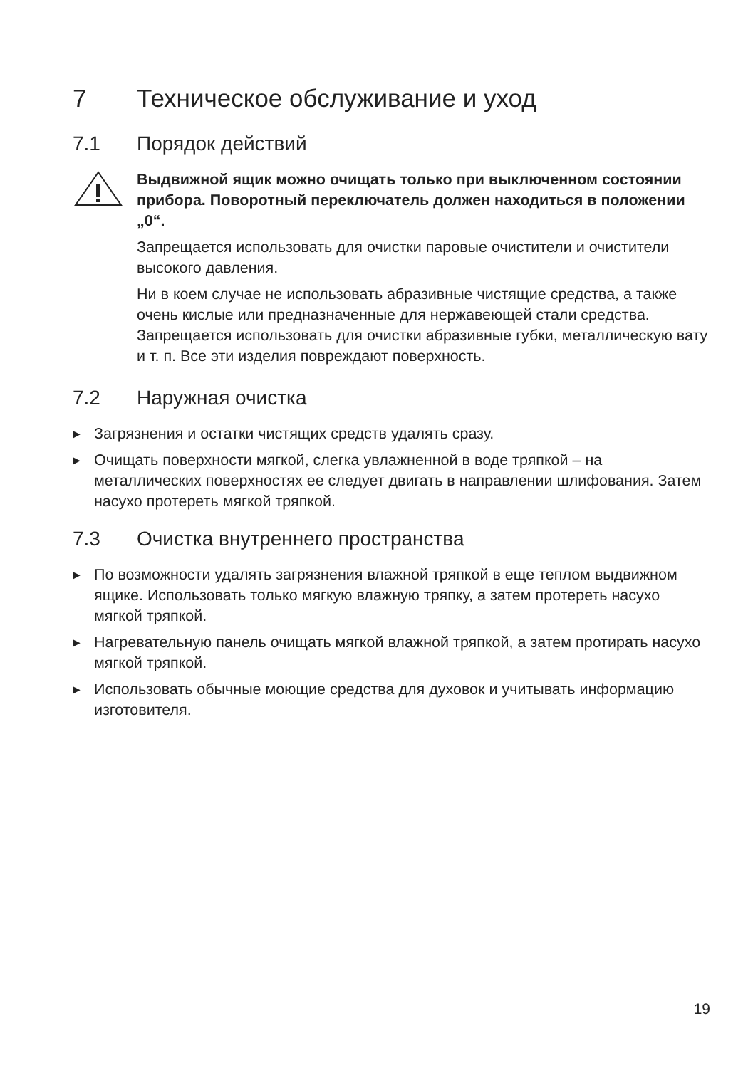7 Техническое обслуживание и уход
7.1 Порядок действий
Выдвижной ящик можно очищать только при выключенном состоянии прибора. Поворотный переключатель должен находиться в положении „0“.
Запрещается использовать для очистки паровые очистители и очистители высокого давления.
Ни в коем случае не использовать абразивные чистящие средства, а также очень кислые или предназначенные для нержавеющей стали средства. Запрещается использовать для очистки абразивные губки, металлическую вату и т. п. Все эти изделия повреждают поверхность.
7.2 Наружная очистка
▶ Загрязнения и остатки чистящих средств удалять сразу.
▶ Очищать поверхности мягкой, слегка увлажненной в воде тряпкой – на металлических поверхностях ее следует двигать в направлении шлифования. Затем насухо протереть мягкой тряпкой.
7.3 Очистка внутреннего пространства
▶ По возможности удалять загрязнения влажной тряпкой в еще теплом выдвижном ящике. Использовать только мягкую влажную тряпку, а затем протереть насухо мягкой тряпкой.
▶ Нагревательную панель очищать мягкой влажной тряпкой, а затем протирать насухо мягкой тряпкой.
▶ Использовать обычные моющие средства для духовок и учитывать информацию изготовителя.
19